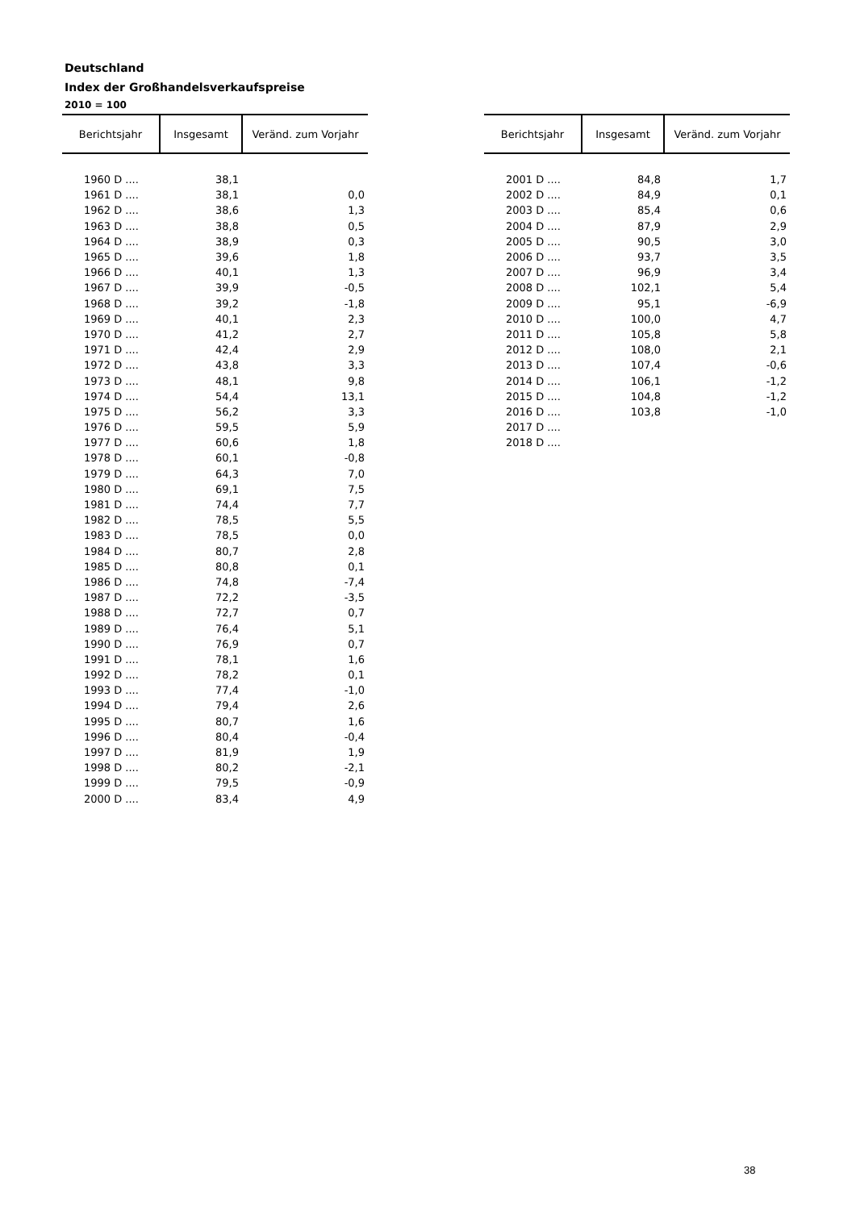Deutschland
Index der Großhandelsverkaufspreise
2010 = 100
| Berichtsjahr | Insgesamt | Veränd. zum Vorjahr |
| --- | --- | --- |
| 1960 D .... | 38,1 | |
| 1961 D .... | 38,1 | 0,0 |
| 1962 D .... | 38,6 | 1,3 |
| 1963 D .... | 38,8 | 0,5 |
| 1964 D .... | 38,9 | 0,3 |
| 1965 D .... | 39,6 | 1,8 |
| 1966 D .... | 40,1 | 1,3 |
| 1967 D .... | 39,9 | -0,5 |
| 1968 D .... | 39,2 | -1,8 |
| 1969 D .... | 40,1 | 2,3 |
| 1970 D .... | 41,2 | 2,7 |
| 1971 D .... | 42,4 | 2,9 |
| 1972 D .... | 43,8 | 3,3 |
| 1973 D .... | 48,1 | 9,8 |
| 1974 D .... | 54,4 | 13,1 |
| 1975 D .... | 56,2 | 3,3 |
| 1976 D .... | 59,5 | 5,9 |
| 1977 D .... | 60,6 | 1,8 |
| 1978 D .... | 60,1 | -0,8 |
| 1979 D .... | 64,3 | 7,0 |
| 1980 D .... | 69,1 | 7,5 |
| 1981 D .... | 74,4 | 7,7 |
| 1982 D .... | 78,5 | 5,5 |
| 1983 D .... | 78,5 | 0,0 |
| 1984 D .... | 80,7 | 2,8 |
| 1985 D .... | 80,8 | 0,1 |
| 1986 D .... | 74,8 | -7,4 |
| 1987 D .... | 72,2 | -3,5 |
| 1988 D .... | 72,7 | 0,7 |
| 1989 D .... | 76,4 | 5,1 |
| 1990 D .... | 76,9 | 0,7 |
| 1991 D .... | 78,1 | 1,6 |
| 1992 D .... | 78,2 | 0,1 |
| 1993 D .... | 77,4 | -1,0 |
| 1994 D .... | 79,4 | 2,6 |
| 1995 D .... | 80,7 | 1,6 |
| 1996 D .... | 80,4 | -0,4 |
| 1997 D .... | 81,9 | 1,9 |
| 1998 D .... | 80,2 | -2,1 |
| 1999 D .... | 79,5 | -0,9 |
| 2000 D .... | 83,4 | 4,9 |
| Berichtsjahr | Insgesamt | Veränd. zum Vorjahr |
| --- | --- | --- |
| 2001 D .... | 84,8 | 1,7 |
| 2002 D .... | 84,9 | 0,1 |
| 2003 D .... | 85,4 | 0,6 |
| 2004 D .... | 87,9 | 2,9 |
| 2005 D .... | 90,5 | 3,0 |
| 2006 D .... | 93,7 | 3,5 |
| 2007 D .... | 96,9 | 3,4 |
| 2008 D .... | 102,1 | 5,4 |
| 2009 D .... | 95,1 | -6,9 |
| 2010 D .... | 100,0 | 4,7 |
| 2011 D .... | 105,8 | 5,8 |
| 2012 D .... | 108,0 | 2,1 |
| 2013 D .... | 107,4 | -0,6 |
| 2014 D .... | 106,1 | -1,2 |
| 2015 D .... | 104,8 | -1,2 |
| 2016 D .... | 103,8 | -1,0 |
| 2017 D .... | | |
| 2018 D .... | | |
38